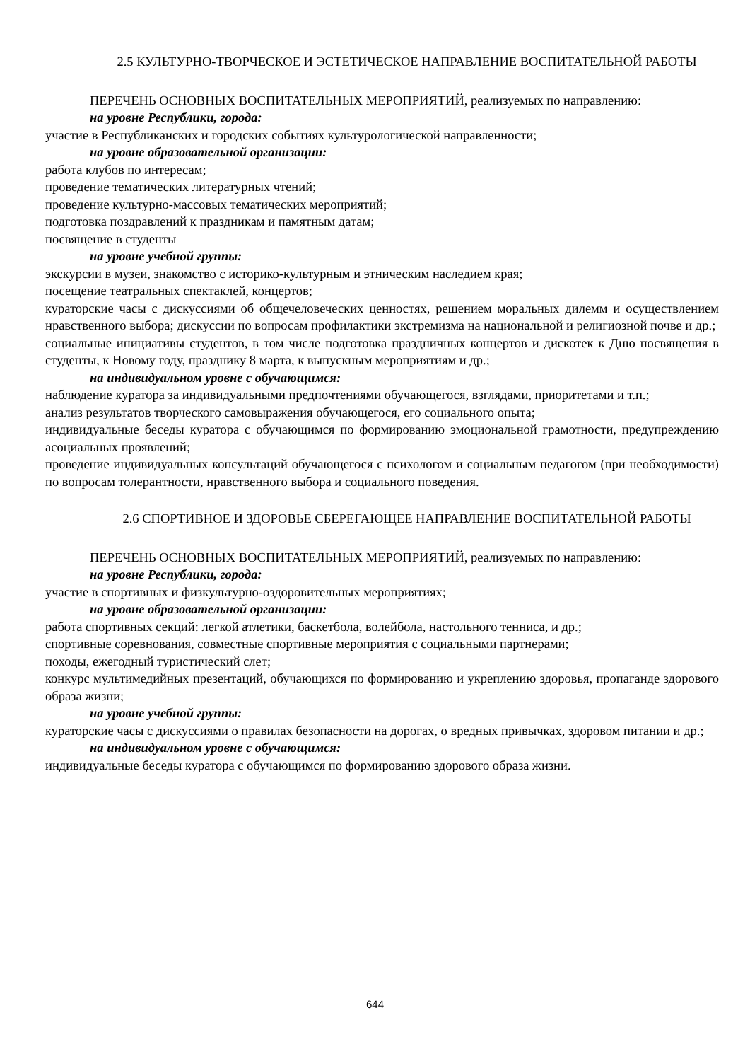2.5 КУЛЬТУРНО-ТВОРЧЕСКОЕ И ЭСТЕТИЧЕСКОЕ НАПРАВЛЕНИЕ ВОСПИТАТЕЛЬНОЙ РАБОТЫ
ПЕРЕЧЕНЬ ОСНОВНЫХ ВОСПИТАТЕЛЬНЫХ МЕРОПРИЯТИЙ, реализуемых по направлению:
на уровне Республики, города:
участие в Республиканских и городских событиях культурологической направленности;
на уровне образовательной организации:
работа клубов по интересам;
проведение тематических литературных чтений;
проведение культурно-массовых тематических мероприятий;
подготовка поздравлений к праздникам и памятным датам;
посвящение в студенты
на уровне учебной группы:
экскурсии в музеи, знакомство с историко-культурным и этническим наследием края;
посещение театральных спектаклей, концертов;
кураторские часы с дискуссиями об общечеловеческих ценностях, решением моральных дилемм и осуществлением нравственного выбора; дискуссии по вопросам профилактики экстремизма на национальной и религиозной почве и др.;
социальные инициативы студентов, в том числе подготовка праздничных концертов и дискотек к Дню посвящения в студенты, к Новому году, празднику 8 марта, к выпускным мероприятиям и др.;
на индивидуальном уровне с обучающимся:
наблюдение куратора за индивидуальными предпочтениями обучающегося, взглядами, приоритетами и т.п.;
анализ результатов творческого самовыражения обучающегося, его социального опыта;
индивидуальные беседы куратора с обучающимся по формированию эмоциональной грамотности, предупреждению асоциальных проявлений;
проведение индивидуальных консультаций обучающегося с психологом и социальным педагогом (при необходимости) по вопросам толерантности, нравственного выбора и социального поведения.
2.6 СПОРТИВНОЕ И ЗДОРОВЬЕ СБЕРЕГАЮЩЕЕ НАПРАВЛЕНИЕ ВОСПИТАТЕЛЬНОЙ РАБОТЫ
ПЕРЕЧЕНЬ ОСНОВНЫХ ВОСПИТАТЕЛЬНЫХ МЕРОПРИЯТИЙ, реализуемых по направлению:
на уровне Республики, города:
участие в спортивных и физкультурно-оздоровительных мероприятиях;
на уровне образовательной организации:
работа спортивных секций: легкой атлетики, баскетбола, волейбола, настольного тенниса, и др.;
спортивные соревнования, совместные спортивные мероприятия с социальными партнерами;
походы, ежегодный туристический слет;
конкурс мультимедийных презентаций, обучающихся по формированию и укреплению здоровья, пропаганде здорового образа жизни;
на уровне учебной группы:
кураторские часы с дискуссиями о правилах безопасности на дорогах, о вредных привычках, здоровом питании и др.;
на индивидуальном уровне с обучающимся:
индивидуальные беседы куратора с обучающимся по формированию здорового образа жизни.
644